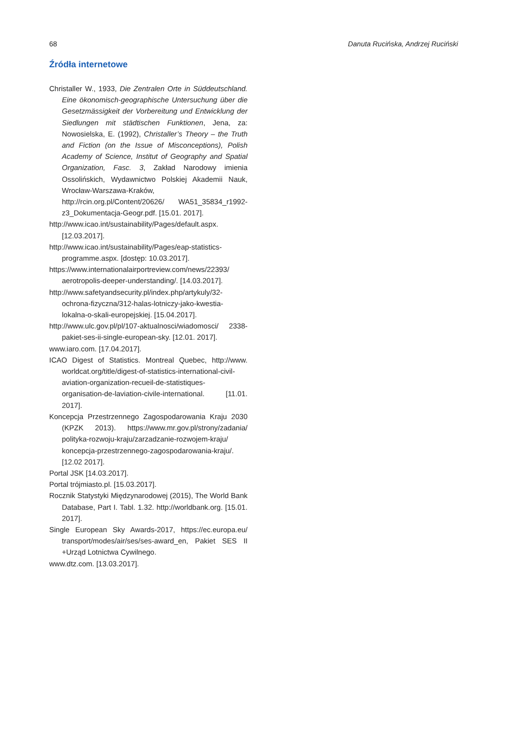68 Danuta Rucińska, Andrzej Ruciński
Źródła internetowe
Christaller W., 1933, Die Zentralen Orte in Süddeutschland. Eine ökonomisch-geographische Untersuchung über die Gesetzmässigkeit der Vorbereitung und Entwicklung der Siedlungen mit städtischen Funktionen, Jena, za: Nowosielska, E. (1992), Christaller’s Theory – the Truth and Fiction (on the Issue of Misconceptions), Polish Academy of Science, Institut of Geography and Spatial Organization, Fasc. 3, Zakład Narodowy imienia Ossolińskich, Wydawnictwo Polskiej Akademii Nauk, Wrocław-Warszawa-Kraków, http://rcin.org.pl/Content/20626/ WA51_35834_r1992-z3_Dokumentacja-Geogr.pdf. [15.01. 2017].
http://www.icao.int/sustainability/Pages/default.aspx. [12.03.2017].
http://www.icao.int/sustainability/Pages/eap-statistics-programme.aspx. [dostęp: 10.03.2017].
https://www.internationalairportreview.com/news/22393/ aerotropolis-deeper-understanding/. [14.03.2017].
http://www.safetyandsecurity.pl/index.php/artykuly/32-ochrona-fizyczna/312-halas-lotniczy-jako-kwestia-lokalna-o-skali-europejskiej. [15.04.2017].
http://www.ulc.gov.pl/pl/107-aktualnosci/wiadomosci/ 2338-pakiet-ses-ii-single-european-sky. [12.01. 2017].
www.iaro.com. [17.04.2017].
ICAO Digest of Statistics. Montreal Quebec, http://www. worldcat.org/title/digest-of-statistics-international-civil-aviation-organization-recueil-de-statistiques-organisation-de-laviation-civile-international. [11.01. 2017].
Koncepcja Przestrzennego Zagospodarowania Kraju 2030 (KPZK 2013). https://www.mr.gov.pl/strony/zadania/ polityka-rozwoju-kraju/zarzadzanie-rozwojem-kraju/ koncepcja-przestrzennego-zagospodarowania-kraju/. [12.02 2017].
Portal JSK [14.03.2017].
Portal trójmiasto.pl. [15.03.2017].
Rocznik Statystyki Międzynarodowej (2015), The World Bank Database, Part I. Tabl. 1.32. http://worldbank.org. [15.01. 2017].
Single European Sky Awards-2017, https://ec.europa.eu/ transport/modes/air/ses/ses-award_en, Pakiet SES II +Urząd Lotnictwa Cywilnego.
www.dtz.com. [13.03.2017].